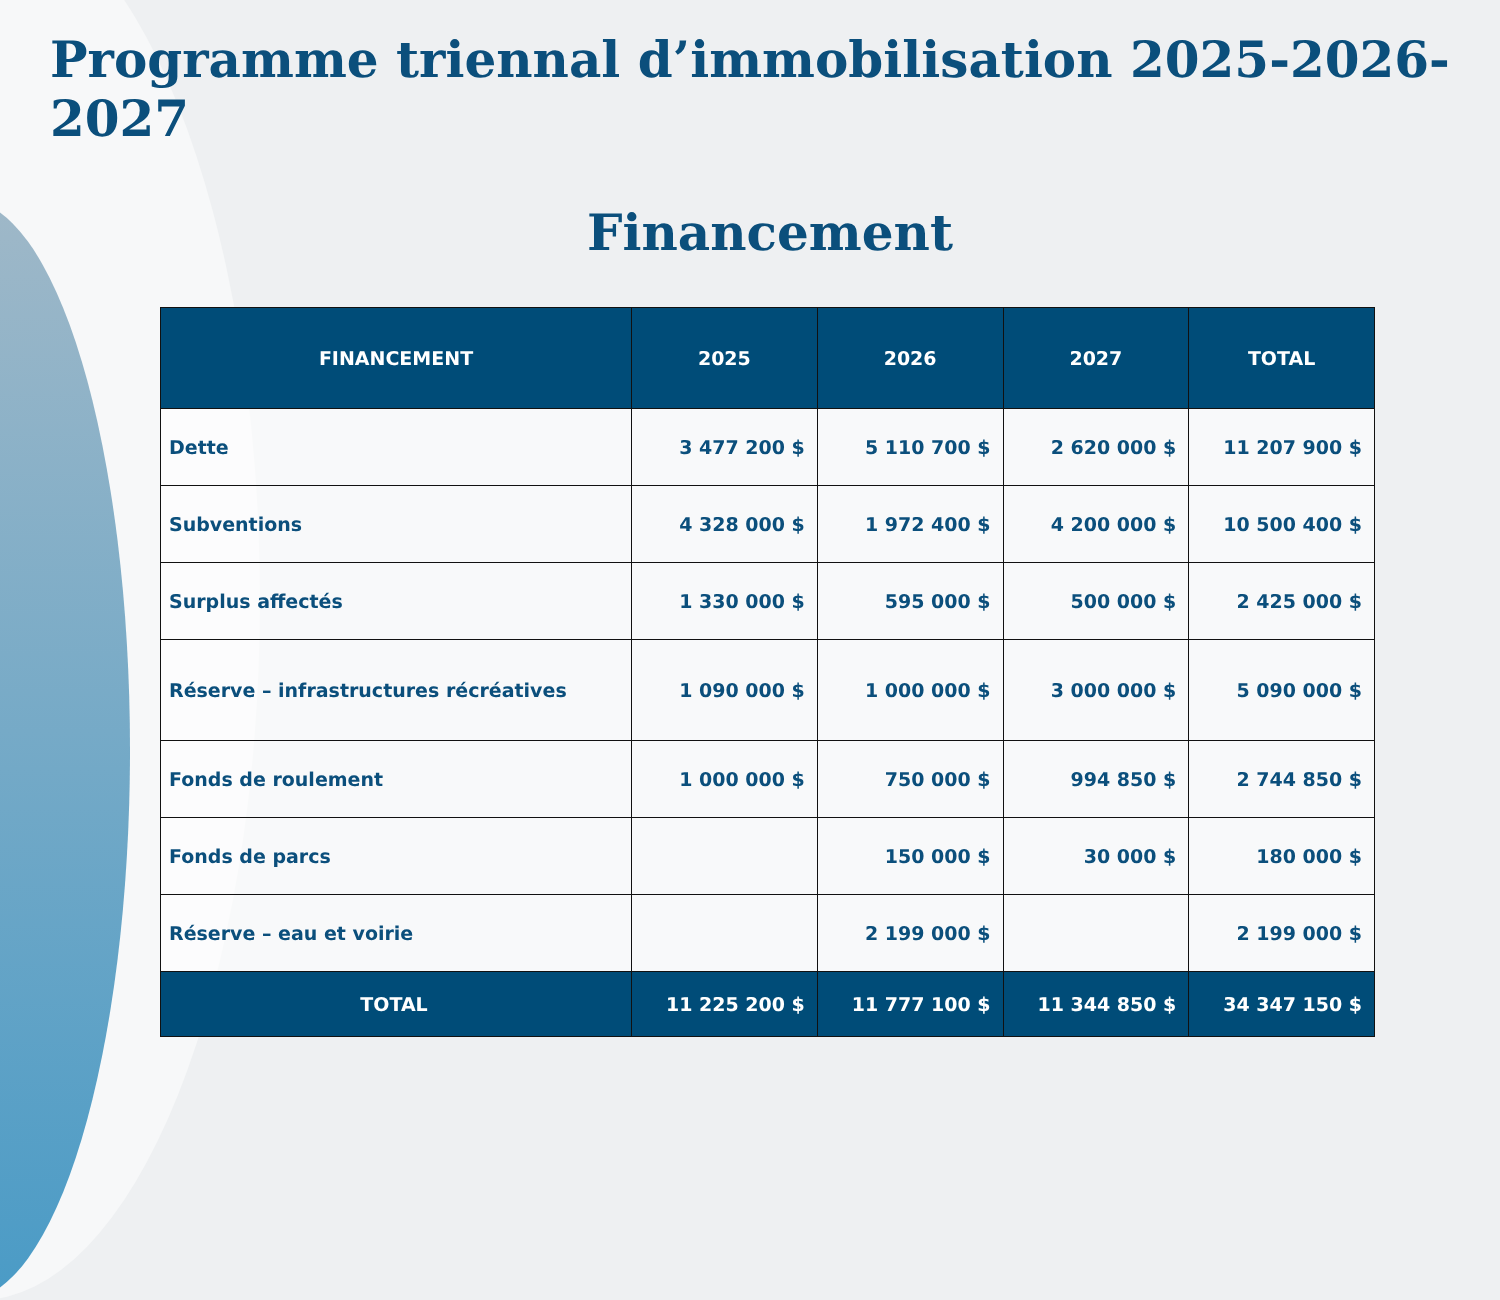Programme triennal d’immobilisation 2025-2026-2027
Financement
| FINANCEMENT | 2025 | 2026 | 2027 | TOTAL |
| --- | --- | --- | --- | --- |
| Dette | 3 477 200 $ | 5 110 700 $ | 2 620 000 $ | 11 207 900 $ |
| Subventions | 4 328 000 $ | 1 972 400 $ | 4 200 000 $ | 10 500 400 $ |
| Surplus affectés | 1 330 000 $ | 595 000 $ | 500 000 $ | 2 425 000 $ |
| Réserve – infrastructures récréatives | 1 090 000 $ | 1 000 000 $ | 3 000 000 $ | 5 090 000 $ |
| Fonds de roulement | 1 000 000 $ | 750 000 $ | 994 850 $ | 2 744 850 $ |
| Fonds de parcs | | 150 000 $ | 30 000 $ | 180 000 $ |
| Réserve – eau et voirie | | 2 199 000 $ | | 2 199 000 $ |
| TOTAL | 11 225 200 $ | 11 777 100 $ | 11 344 850 $ | 34 347 150 $ |